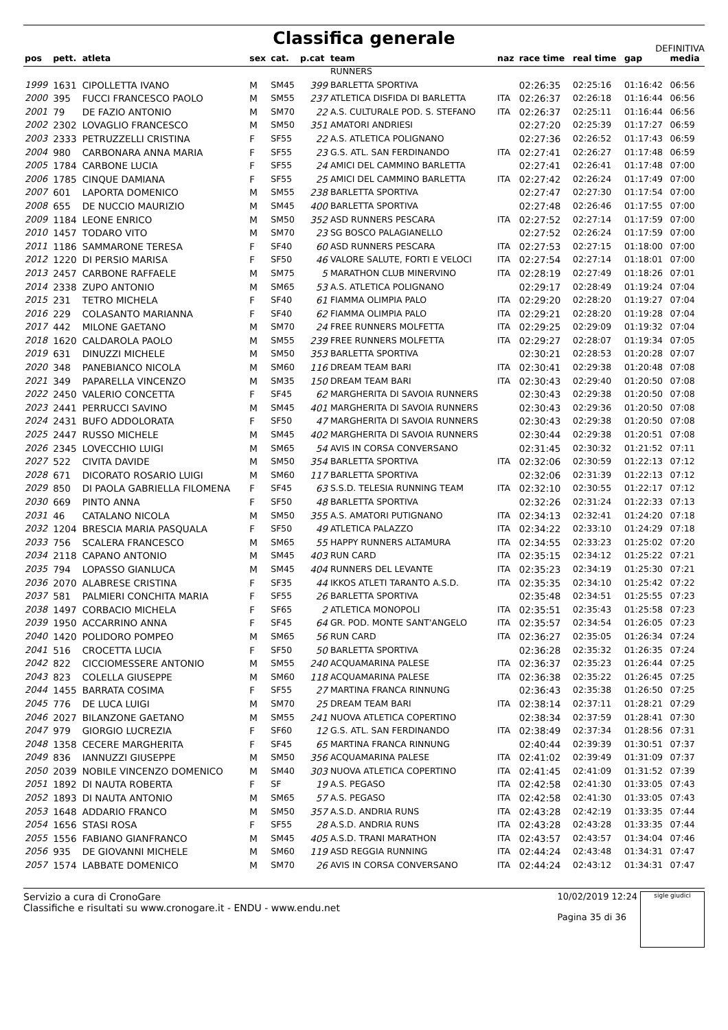Classifica generale
DEFINITIVA
| pos | pett. | atleta | sex | cat. | p.cat | team | naz | race time | real time | gap | media |
| --- | --- | --- | --- | --- | --- | --- | --- | --- | --- | --- | --- |
| | | | | | | RUNNERS | | | | | |
| 1999 | 1631 | CIPOLLETTA IVANO | M | SM45 | 399 | BARLETTA SPORTIVA | | 02:26:35 | 02:25:16 | 01:16:42 | 06:56 |
| 2000 | 395 | FUCCI FRANCESCO PAOLO | M | SM55 | 237 | ATLETICA DISFIDA DI BARLETTA | ITA | 02:26:37 | 02:26:18 | 01:16:44 | 06:56 |
| 2001 | 79 | DE FAZIO ANTONIO | M | SM70 | 22 | A.S. CULTURALE POD. S. STEFANO | ITA | 02:26:37 | 02:25:11 | 01:16:44 | 06:56 |
| 2002 | 2302 | LOVAGLIO FRANCESCO | M | SM50 | 351 | AMATORI ANDRIESI | | 02:27:20 | 02:25:39 | 01:17:27 | 06:59 |
| 2003 | 2333 | PETRUZZELLI CRISTINA | F | SF55 | 22 | A.S. ATLETICA POLIGNANO | | 02:27:36 | 02:26:52 | 01:17:43 | 06:59 |
| 2004 | 980 | CARBONARA ANNA MARIA | F | SF55 | 23 | G.S. ATL. SAN FERDINANDO | ITA | 02:27:41 | 02:26:27 | 01:17:48 | 06:59 |
| 2005 | 1784 | CARBONE LUCIA | F | SF55 | 24 | AMICI DEL CAMMINO BARLETTA | | 02:27:41 | 02:26:41 | 01:17:48 | 07:00 |
| 2006 | 1785 | CINQUE DAMIANA | F | SF55 | 25 | AMICI DEL CAMMINO BARLETTA | ITA | 02:27:42 | 02:26:24 | 01:17:49 | 07:00 |
| 2007 | 601 | LAPORTA DOMENICO | M | SM55 | 238 | BARLETTA SPORTIVA | | 02:27:47 | 02:27:30 | 01:17:54 | 07:00 |
| 2008 | 655 | DE NUCCIO MAURIZIO | M | SM45 | 400 | BARLETTA SPORTIVA | | 02:27:48 | 02:26:46 | 01:17:55 | 07:00 |
| 2009 | 1184 | LEONE ENRICO | M | SM50 | 352 | ASD RUNNERS PESCARA | ITA | 02:27:52 | 02:27:14 | 01:17:59 | 07:00 |
| 2010 | 1457 | TODARO VITO | M | SM70 | 23 | SG BOSCO PALAGIANELLO | | 02:27:52 | 02:26:24 | 01:17:59 | 07:00 |
| 2011 | 1186 | SAMMARONE TERESA | F | SF40 | 60 | ASD RUNNERS PESCARA | ITA | 02:27:53 | 02:27:15 | 01:18:00 | 07:00 |
| 2012 | 1220 | DI PERSIO MARISA | F | SF50 | 46 | VALORE SALUTE, FORTI E VELOCI | ITA | 02:27:54 | 02:27:14 | 01:18:01 | 07:00 |
| 2013 | 2457 | CARBONE RAFFAELE | M | SM75 | 5 | MARATHON CLUB MINERVINO | ITA | 02:28:19 | 02:27:49 | 01:18:26 | 07:01 |
| 2014 | 2338 | ZUPO ANTONIO | M | SM65 | 53 | A.S. ATLETICA POLIGNANO | | 02:29:17 | 02:28:49 | 01:19:24 | 07:04 |
| 2015 | 231 | TETRO MICHELA | F | SF40 | 61 | FIAMMA OLIMPIA PALO | ITA | 02:29:20 | 02:28:20 | 01:19:27 | 07:04 |
| 2016 | 229 | COLASANTO MARIANNA | F | SF40 | 62 | FIAMMA OLIMPIA PALO | ITA | 02:29:21 | 02:28:20 | 01:19:28 | 07:04 |
| 2017 | 442 | MILONE GAETANO | M | SM70 | 24 | FREE RUNNERS MOLFETTA | ITA | 02:29:25 | 02:29:09 | 01:19:32 | 07:04 |
| 2018 | 1620 | CALDAROLA PAOLO | M | SM55 | 239 | FREE RUNNERS MOLFETTA | ITA | 02:29:27 | 02:28:07 | 01:19:34 | 07:05 |
| 2019 | 631 | DINUZZI MICHELE | M | SM50 | 353 | BARLETTA SPORTIVA | | 02:30:21 | 02:28:53 | 01:20:28 | 07:07 |
| 2020 | 348 | PANEBIANCO NICOLA | M | SM60 | 116 | DREAM TEAM BARI | ITA | 02:30:41 | 02:29:38 | 01:20:48 | 07:08 |
| 2021 | 349 | PAPARELLA VINCENZO | M | SM35 | 150 | DREAM TEAM BARI | ITA | 02:30:43 | 02:29:40 | 01:20:50 | 07:08 |
| 2022 | 2450 | VALERIO CONCETTA | F | SF45 | 62 | MARGHERITA DI SAVOIA RUNNERS | | 02:30:43 | 02:29:38 | 01:20:50 | 07:08 |
| 2023 | 2441 | PERRUCCI SAVINO | M | SM45 | 401 | MARGHERITA DI SAVOIA RUNNERS | | 02:30:43 | 02:29:36 | 01:20:50 | 07:08 |
| 2024 | 2431 | BUFO ADDOLORATA | F | SF50 | 47 | MARGHERITA DI SAVOIA RUNNERS | | 02:30:43 | 02:29:38 | 01:20:50 | 07:08 |
| 2025 | 2447 | RUSSO MICHELE | M | SM45 | 402 | MARGHERITA DI SAVOIA RUNNERS | | 02:30:44 | 02:29:38 | 01:20:51 | 07:08 |
| 2026 | 2345 | LOVECCHIO LUIGI | M | SM65 | 54 | AVIS IN CORSA CONVERSANO | | 02:31:45 | 02:30:32 | 01:21:52 | 07:11 |
| 2027 | 522 | CIVITA DAVIDE | M | SM50 | 354 | BARLETTA SPORTIVA | ITA | 02:32:06 | 02:30:59 | 01:22:13 | 07:12 |
| 2028 | 671 | DICORATO ROSARIO LUIGI | M | SM60 | 117 | BARLETTA SPORTIVA | | 02:32:06 | 02:31:39 | 01:22:13 | 07:12 |
| 2029 | 850 | DI PAOLA GABRIELLA FILOMENA | F | SF45 | 63 | S.S.D. TELESIA RUNNING TEAM | ITA | 02:32:10 | 02:30:55 | 01:22:17 | 07:12 |
| 2030 | 669 | PINTO ANNA | F | SF50 | 48 | BARLETTA SPORTIVA | | 02:32:26 | 02:31:24 | 01:22:33 | 07:13 |
| 2031 | 46 | CATALANO NICOLA | M | SM50 | 355 | A.S. AMATORI PUTIGNANO | ITA | 02:34:13 | 02:32:41 | 01:24:20 | 07:18 |
| 2032 | 1204 | BRESCIA MARIA PASQUALA | F | SF50 | 49 | ATLETICA PALAZZO | ITA | 02:34:22 | 02:33:10 | 01:24:29 | 07:18 |
| 2033 | 756 | SCALERA FRANCESCO | M | SM65 | 55 | HAPPY RUNNERS ALTAMURA | ITA | 02:34:55 | 02:33:23 | 01:25:02 | 07:20 |
| 2034 | 2118 | CAPANO ANTONIO | M | SM45 | 403 | RUN CARD | ITA | 02:35:15 | 02:34:12 | 01:25:22 | 07:21 |
| 2035 | 794 | LOPASSO GIANLUCA | M | SM45 | 404 | RUNNERS DEL LEVANTE | ITA | 02:35:23 | 02:34:19 | 01:25:30 | 07:21 |
| 2036 | 2070 | ALABRESE CRISTINA | F | SF35 | 44 | IKKOS ATLETI TARANTO A.S.D. | ITA | 02:35:35 | 02:34:10 | 01:25:42 | 07:22 |
| 2037 | 581 | PALMIERI CONCHITA MARIA | F | SF55 | 26 | BARLETTA SPORTIVA | | 02:35:48 | 02:34:51 | 01:25:55 | 07:23 |
| 2038 | 1497 | CORBACIO MICHELA | F | SF65 | 2 | ATLETICA MONOPOLI | ITA | 02:35:51 | 02:35:43 | 01:25:58 | 07:23 |
| 2039 | 1950 | ACCARRINO ANNA | F | SF45 | 64 | GR. POD. MONTE SANT'ANGELO | ITA | 02:35:57 | 02:34:54 | 01:26:05 | 07:23 |
| 2040 | 1420 | POLIDORO POMPEO | M | SM65 | 56 | RUN CARD | ITA | 02:36:27 | 02:35:05 | 01:26:34 | 07:24 |
| 2041 | 516 | CROCETTA LUCIA | F | SF50 | 50 | BARLETTA SPORTIVA | | 02:36:28 | 02:35:32 | 01:26:35 | 07:24 |
| 2042 | 822 | CICCIOMESSERE ANTONIO | M | SM55 | 240 | ACQUAMARINA PALESE | ITA | 02:36:37 | 02:35:23 | 01:26:44 | 07:25 |
| 2043 | 823 | COLELLA GIUSEPPE | M | SM60 | 118 | ACQUAMARINA PALESE | ITA | 02:36:38 | 02:35:22 | 01:26:45 | 07:25 |
| 2044 | 1455 | BARRATA COSIMA | F | SF55 | 27 | MARTINA FRANCA RINNUNG | | 02:36:43 | 02:35:38 | 01:26:50 | 07:25 |
| 2045 | 776 | DE LUCA LUIGI | M | SM70 | 25 | DREAM TEAM BARI | ITA | 02:38:14 | 02:37:11 | 01:28:21 | 07:29 |
| 2046 | 2027 | BILANZONE GAETANO | M | SM55 | 241 | NUOVA ATLETICA COPERTINO | | 02:38:34 | 02:37:59 | 01:28:41 | 07:30 |
| 2047 | 979 | GIORGIO LUCREZIA | F | SF60 | 12 | G.S. ATL. SAN FERDINANDO | ITA | 02:38:49 | 02:37:34 | 01:28:56 | 07:31 |
| 2048 | 1358 | CECERE MARGHERITA | F | SF45 | 65 | MARTINA FRANCA RINNUNG | | 02:40:44 | 02:39:39 | 01:30:51 | 07:37 |
| 2049 | 836 | IANNUZZI GIUSEPPE | M | SM50 | 356 | ACQUAMARINA PALESE | ITA | 02:41:02 | 02:39:49 | 01:31:09 | 07:37 |
| 2050 | 2039 | NOBILE VINCENZO DOMENICO | M | SM40 | 303 | NUOVA ATLETICA COPERTINO | ITA | 02:41:45 | 02:41:09 | 01:31:52 | 07:39 |
| 2051 | 1892 | DI NAUTA ROBERTA | F | SF | 19 | A.S. PEGASO | ITA | 02:42:58 | 02:41:30 | 01:33:05 | 07:43 |
| 2052 | 1893 | DI NAUTA ANTONIO | M | SM65 | 57 | A.S. PEGASO | ITA | 02:42:58 | 02:41:30 | 01:33:05 | 07:43 |
| 2053 | 1648 | ADDARIO FRANCO | M | SM50 | 357 | A.S.D. ANDRIA RUNS | ITA | 02:43:28 | 02:42:19 | 01:33:35 | 07:44 |
| 2054 | 1656 | STASI ROSA | F | SF55 | 28 | A.S.D. ANDRIA RUNS | ITA | 02:43:28 | 02:43:28 | 01:33:35 | 07:44 |
| 2055 | 1556 | FABIANO GIANFRANCO | M | SM45 | 405 | A.S.D. TRANI MARATHON | ITA | 02:43:57 | 02:43:57 | 01:34:04 | 07:46 |
| 2056 | 935 | DE GIOVANNI MICHELE | M | SM60 | 119 | ASD REGGIA RUNNING | ITA | 02:44:24 | 02:43:48 | 01:34:31 | 07:47 |
| 2057 | 1574 | LABBATE DOMENICO | M | SM70 | 26 | AVIS IN CORSA CONVERSANO | ITA | 02:44:24 | 02:43:12 | 01:34:31 | 07:47 |
Servizio a cura di CronoGare
Classifiche e risultati su www.cronogare.it - ENDU - www.endu.net
10/02/2019 12:24
Pagina 35 di 36
sigle giudici